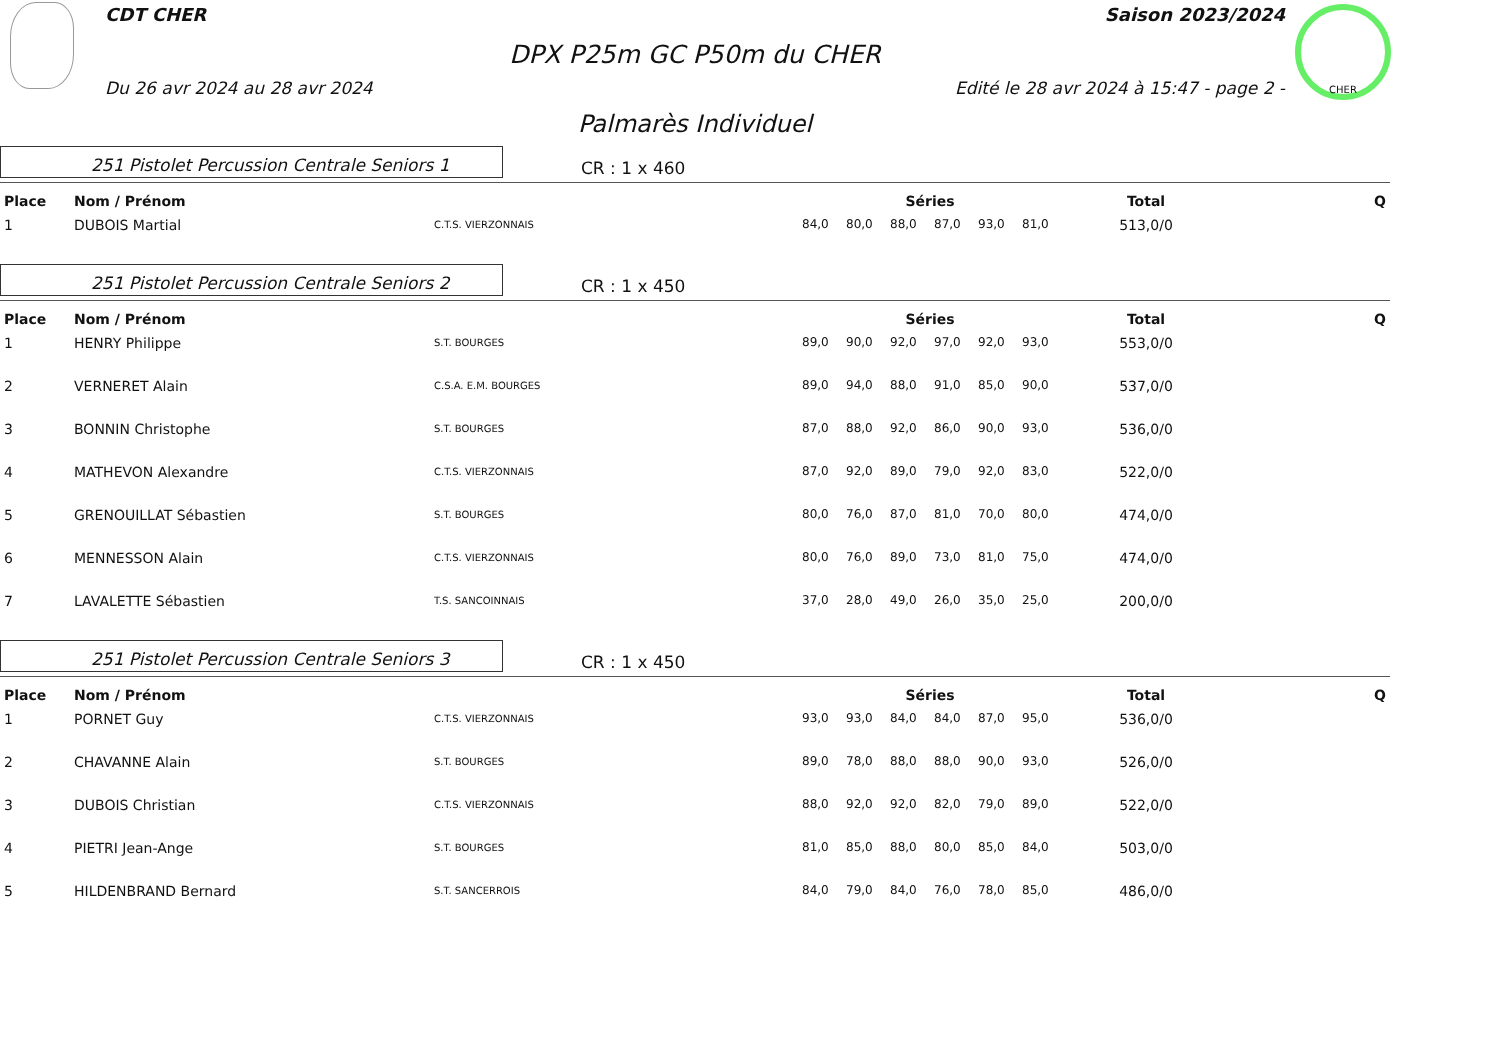CDT CHER Saison 2023/2024
DPX P25m GC P50m du CHER
Du 26 avr 2024 au 28 avr 2024
Edité le 28 avr 2024 à 15:47 - page 2 -
CHER
Palmarès Individuel
251 Pistolet Percussion Centrale Seniors 1
CR : 1 x 460
| Place | Nom / Prénom | | Séries | | | | | | Total | Q |
| --- | --- | --- | --- | --- | --- | --- | --- | --- | --- | --- |
| 1 | DUBOIS Martial | C.T.S. VIERZONNAIS | 84,0 | 80,0 | 88,0 | 87,0 | 93,0 | 81,0 | 513,0/0 | |
251 Pistolet Percussion Centrale Seniors 2
CR : 1 x 450
| Place | Nom / Prénom | | Séries | | | | | | Total | Q |
| --- | --- | --- | --- | --- | --- | --- | --- | --- | --- | --- |
| 1 | HENRY Philippe | S.T. BOURGES | 89,0 | 90,0 | 92,0 | 97,0 | 92,0 | 93,0 | 553,0/0 | |
| 2 | VERNERET Alain | C.S.A. E.M. BOURGES | 89,0 | 94,0 | 88,0 | 91,0 | 85,0 | 90,0 | 537,0/0 | |
| 3 | BONNIN Christophe | S.T. BOURGES | 87,0 | 88,0 | 92,0 | 86,0 | 90,0 | 93,0 | 536,0/0 | |
| 4 | MATHEVON Alexandre | C.T.S. VIERZONNAIS | 87,0 | 92,0 | 89,0 | 79,0 | 92,0 | 83,0 | 522,0/0 | |
| 5 | GRENOUILLAT Sébastien | S.T. BOURGES | 80,0 | 76,0 | 87,0 | 81,0 | 70,0 | 80,0 | 474,0/0 | |
| 6 | MENNESSON Alain | C.T.S. VIERZONNAIS | 80,0 | 76,0 | 89,0 | 73,0 | 81,0 | 75,0 | 474,0/0 | |
| 7 | LAVALETTE Sébastien | T.S. SANCOINNAIS | 37,0 | 28,0 | 49,0 | 26,0 | 35,0 | 25,0 | 200,0/0 | |
251 Pistolet Percussion Centrale Seniors 3
CR : 1 x 450
| Place | Nom / Prénom | | Séries | | | | | | Total | Q |
| --- | --- | --- | --- | --- | --- | --- | --- | --- | --- | --- |
| 1 | PORNET Guy | C.T.S. VIERZONNAIS | 93,0 | 93,0 | 84,0 | 84,0 | 87,0 | 95,0 | 536,0/0 | |
| 2 | CHAVANNE Alain | S.T. BOURGES | 89,0 | 78,0 | 88,0 | 88,0 | 90,0 | 93,0 | 526,0/0 | |
| 3 | DUBOIS Christian | C.T.S. VIERZONNAIS | 88,0 | 92,0 | 92,0 | 82,0 | 79,0 | 89,0 | 522,0/0 | |
| 4 | PIETRI Jean-Ange | S.T. BOURGES | 81,0 | 85,0 | 88,0 | 80,0 | 85,0 | 84,0 | 503,0/0 | |
| 5 | HILDENBRAND Bernard | S.T. SANCERROIS | 84,0 | 79,0 | 84,0 | 76,0 | 78,0 | 85,0 | 486,0/0 | |